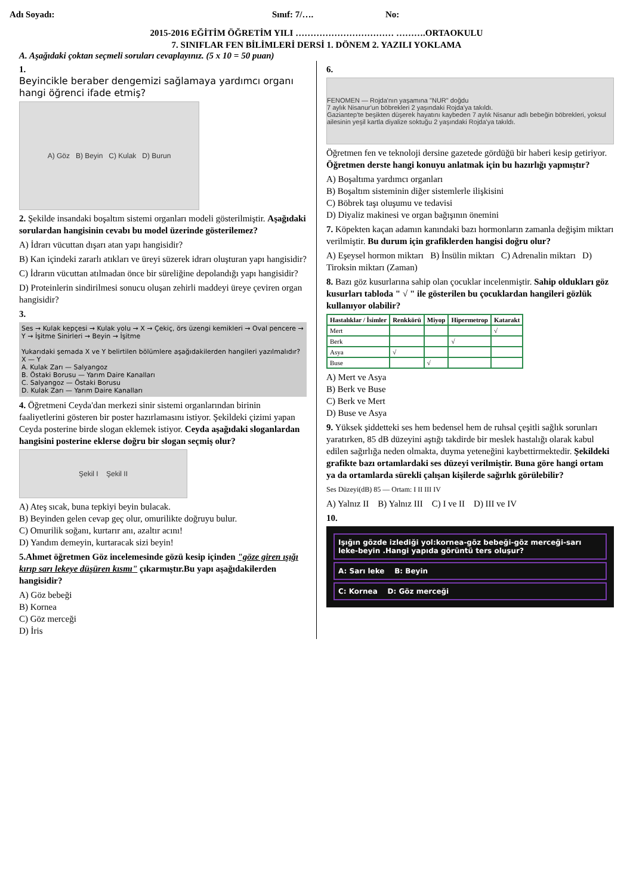Adı Soyadı: Sınıf: 7/…. No:
2015-2016 EĞİTİM ÖĞRETİM YILI …………………………… ……….ORTAOKULU
7. SINIFLAR FEN BİLİMLERİ DERSİ 1. DÖNEM 2. YAZILI YOKLAMA
A. Aşağıdaki çoktan seçmeli soruları cevaplayınız. (5 x 10 = 50 puan)
1.
Beyincikle beraber dengemizi sağlamaya yardımcı organı hangi öğrenci ifade etmiş?
A) Göz B) Beyin C) Kulak D) Burun
2. Şekilde insandaki boşaltım sistemi organları modeli gösterilmiştir. Aşağıdaki sorulardan hangisinin cevabı bu model üzerinde gösterilemez?
A) İdrarı vücuttan dışarı atan yapı hangisidir?
B) Kan içindeki zararlı atıkları ve üreyi süzerek idrarı oluşturan yapı hangisidir?
C) İdrarın vücuttan atılmadan önce bir süreliğine depolandığı yapı hangisidir?
D) Proteinlerin sindirilmesi sonucu oluşan zehirli maddeyi üreye çeviren organ hangisidir?
3.
Ses → Kulak kepçesi → Kulak yolu → X → Çekiç, örs üzengi kemikleri → Oval pencere → Y → İşitme Sinirleri → Beyin → İşitme
Yukarıdaki şemada X ve Y belirtilen bölümlere aşağıdakilerden hangileri yazılmalıdır?
X — Y
A. Kulak Zarı — Salyangoz
B. Östaki Borusu — Yarım Daire Kanalları
C. Salyangoz — Östaki Borusu
D. Kulak Zarı — Yarım Daire Kanalları
4. Öğretmeni Ceyda'dan merkezi sinir sistemi organlarından birinin faaliyetlerini gösteren bir poster hazırlamasını istiyor. Şekildeki çizimi yapan Ceyda posterine birde slogan eklemek istiyor. Ceyda aşağıdaki sloganlardan hangisini posterine eklerse doğru bir slogan seçmiş olur?
Şekil I Şekil II
A) Ateş sıcak, buna tepkiyi beyin bulacak.
B) Beyinden gelen cevap geç olur, omurilikte doğruyu bulur.
C) Omurilik soğanı, kurtarır anı, azaltır acını!
D) Yandım demeyin, kurtaracak sizi beyin!
5.Ahmet öğretmen Göz incelemesinde gözü kesip içinden "göze giren ışığı kırıp sarı lekeye düşüren kısmı" çıkarmıştır.Bu yapı aşağıdakilerden hangisidir?
A) Göz bebeği
B) Kornea
C) Göz merceği
D) İris
6.
FENOMEN — Rojda'nın yaşamına "NUR" doğdu
7 aylık Nisanur'un böbrekleri 2 yaşındaki Rojda'ya takıldı.
Gaziantep'te beşikten düşerek hayatını kaybeden 7 aylık Nisanur adlı bebeğin böbrekleri, yoksul ailesinin yeşil kartla diyalize soktuğu 2 yaşındaki Rojda'ya takıldı.
Öğretmen fen ve teknoloji dersine gazetede gördüğü bir haberi kesip getiriyor. Öğretmen derste hangi konuyu anlatmak için bu hazırlığı yapmıştır?
A) Boşaltıma yardımcı organları
B) Boşaltım sisteminin diğer sistemlerle ilişkisini
C) Böbrek taşı oluşumu ve tedavisi
D) Diyaliz makinesi ve organ bağışının önemini
7. Köpekten kaçan adamın kanındaki bazı hormonların zamanla değişim miktarı verilmiştir. Bu durum için grafiklerden hangisi doğru olur?
A) Eşeysel hormon miktarı B) İnsülin miktarı C) Adrenalin miktarı D) Tiroksin miktarı (Zaman)
8. Bazı göz kusurlarına sahip olan çocuklar incelenmiştir. Sahip oldukları göz kusurları tabloda " √ " ile gösterilen bu çocuklardan hangileri gözlük kullanıyor olabilir?
| Hastalıklar / İsimler | Renkkörü | Miyop | Hipermetrop | Katarakt |
| --- | --- | --- | --- | --- |
| Mert | | | | √ |
| Berk | | | √ | |
| Asya | √ | | | |
| Buse | | √ | | |
A) Mert ve Asya
B) Berk ve Buse
C) Berk ve Mert
D) Buse ve Asya
9. Yüksek şiddetteki ses hem bedensel hem de ruhsal çeşitli sağlık sorunları yaratırken, 85 dB düzeyini aştığı takdirde bir meslek hastalığı olarak kabul edilen sağırlığa neden olmakta, duyma yeteneğini kaybettirmektedir. Şekildeki grafikte bazı ortamlardaki ses düzeyi verilmiştir. Buna göre hangi ortam ya da ortamlarda sürekli çalışan kişilerde sağırlık görülebilir?
Ses Düzeyi(dB) 85 — Ortam: I II III IV
A) Yalnız II B) Yalnız III C) I ve II D) III ve IV
10.
Işığın gözde izlediği yol:kornea-göz bebeği-göz merceği-sarı leke-beyin .Hangi yapıda görüntü ters oluşur?
A: Sarı leke B: Beyin
C: Kornea D: Göz merceği